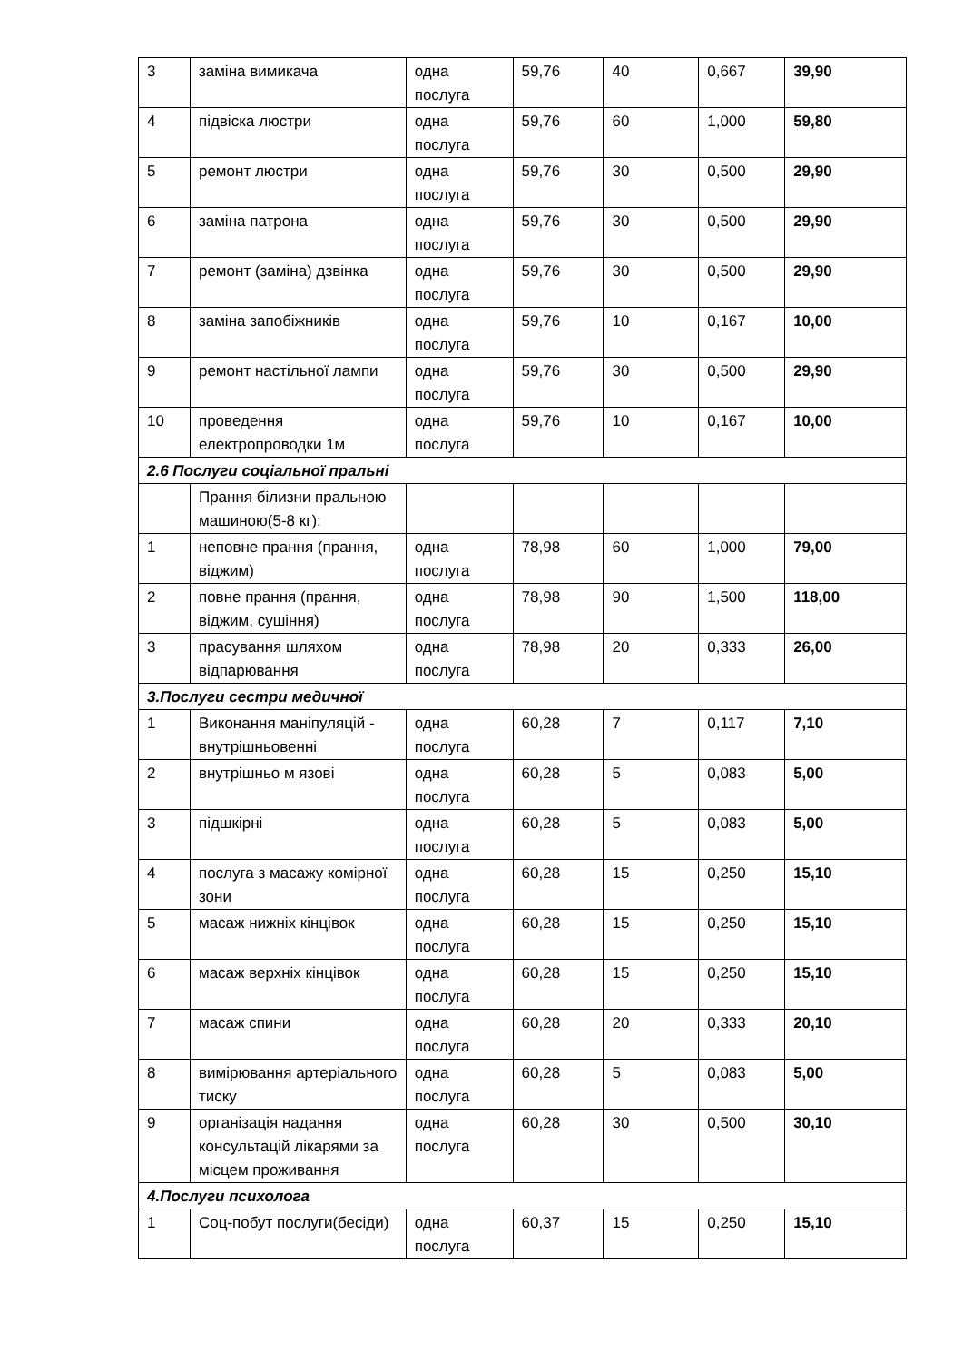| 3 | заміна вимикача | одна послуга | 59,76 | 40 | 0,667 | 39,90 |
| 4 | підвіска люстри | одна послуга | 59,76 | 60 | 1,000 | 59,80 |
| 5 | ремонт люстри | одна послуга | 59,76 | 30 | 0,500 | 29,90 |
| 6 | заміна патрона | одна послуга | 59,76 | 30 | 0,500 | 29,90 |
| 7 | ремонт (заміна) дзвінка | одна послуга | 59,76 | 30 | 0,500 | 29,90 |
| 8 | заміна запобіжників | одна послуга | 59,76 | 10 | 0,167 | 10,00 |
| 9 | ремонт настільної лампи | одна послуга | 59,76 | 30 | 0,500 | 29,90 |
| 10 | проведення електропроводки 1м | одна послуга | 59,76 | 10 | 0,167 | 10,00 |
| 2.6 Послуги соціальної пральні | | | | | | |
| | Прання білизни пральною машиною(5-8 кг): | | | | | |
| 1 | неповне прання (прання, віджим) | одна послуга | 78,98 | 60 | 1,000 | 79,00 |
| 2 | повне прання (прання, віджим, сушіння) | одна послуга | 78,98 | 90 | 1,500 | 118,00 |
| 3 | прасування шляхом відпарювання | одна послуга | 78,98 | 20 | 0,333 | 26,00 |
| 3.Послуги сестри медичної | | | | | | |
| 1 | Виконання маніпуляцій - внутрішньовенні | одна послуга | 60,28 | 7 | 0,117 | 7,10 |
| 2 | внутрішньо м язові | одна послуга | 60,28 | 5 | 0,083 | 5,00 |
| 3 | підшкірні | одна послуга | 60,28 | 5 | 0,083 | 5,00 |
| 4 | послуга з масажу комірної зони | одна послуга | 60,28 | 15 | 0,250 | 15,10 |
| 5 | масаж нижніх кінцівок | одна послуга | 60,28 | 15 | 0,250 | 15,10 |
| 6 | масаж верхніх кінцівок | одна послуга | 60,28 | 15 | 0,250 | 15,10 |
| 7 | масаж спини | одна послуга | 60,28 | 20 | 0,333 | 20,10 |
| 8 | вимірювання артеріального тиску | одна послуга | 60,28 | 5 | 0,083 | 5,00 |
| 9 | організація надання консультацій лікарями за місцем проживання | одна послуга | 60,28 | 30 | 0,500 | 30,10 |
| 4.Послуги психолога | | | | | | |
| 1 | Соц-побут послуги(бесіди) | одна послуга | 60,37 | 15 | 0,250 | 15,10 |